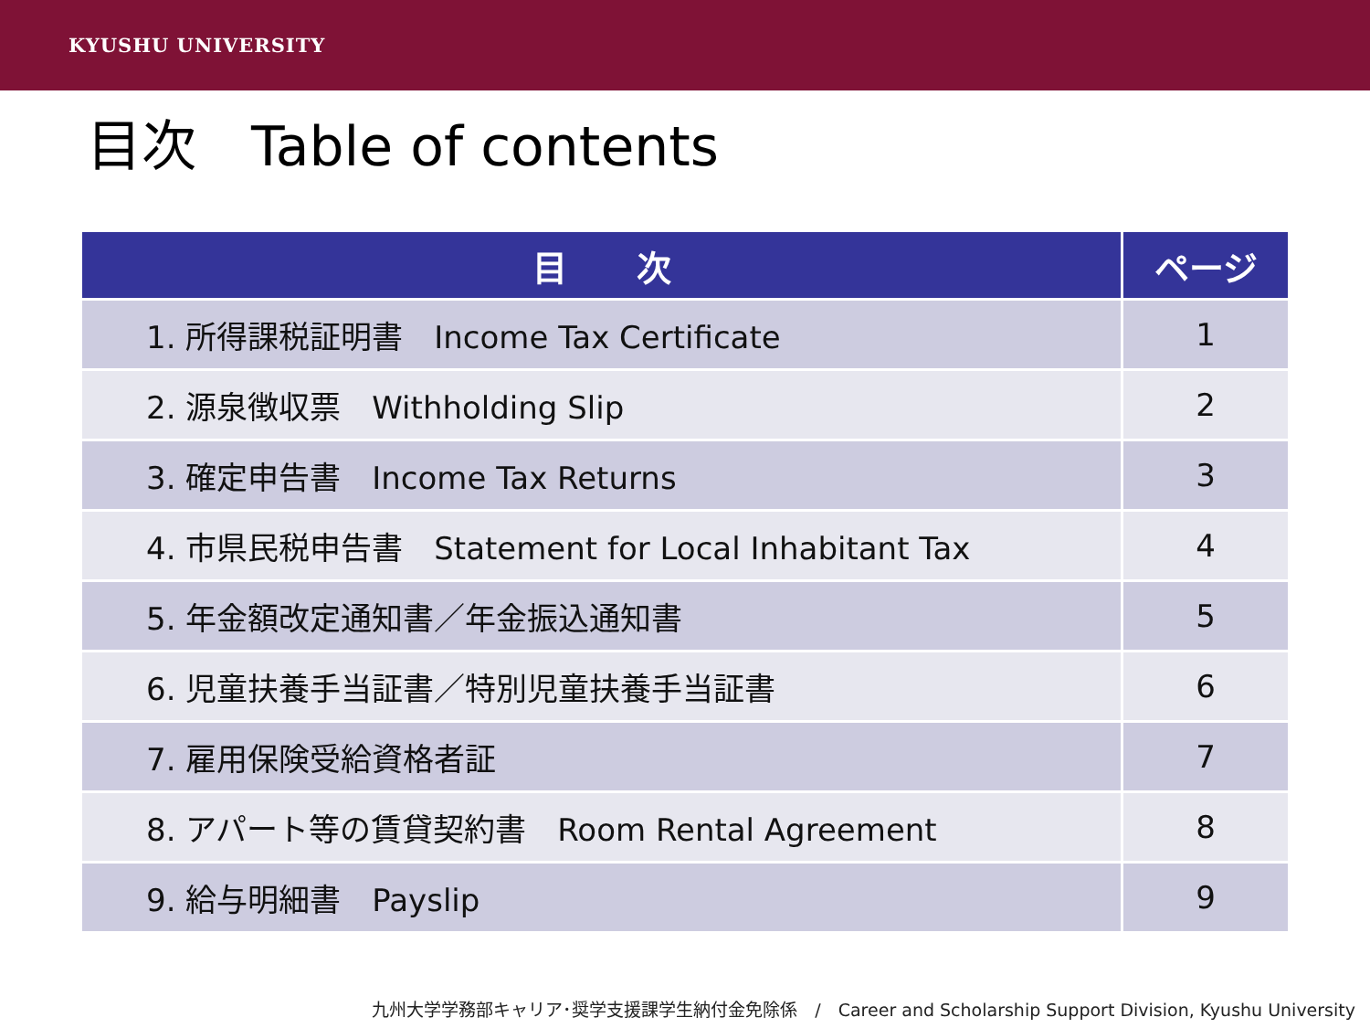KYUSHU UNIVERSITY
目次　Table of contents
| 目 次 | ページ |
| --- | --- |
| 1. 所得課税証明書 Income Tax Certificate | 1 |
| 2. 源泉徴収票 Withholding Slip | 2 |
| 3. 確定申告書 Income Tax Returns | 3 |
| 4. 市県民税申告書 Statement for Local Inhabitant Tax | 4 |
| 5. 年金額改定通知書／年金振込通知書 | 5 |
| 6. 児童扶養手当証書／特別児童扶養手当証書 | 6 |
| 7. 雇用保険受給資格者証 | 7 |
| 8. アパート等の賃貸契約書 Room Rental Agreement | 8 |
| 9. 給与明細書 Payslip | 9 |
九州大学学務部キャリア･奨学支援課学生納付金免除係　/　Career and Scholarship Support Division, Kyushu University